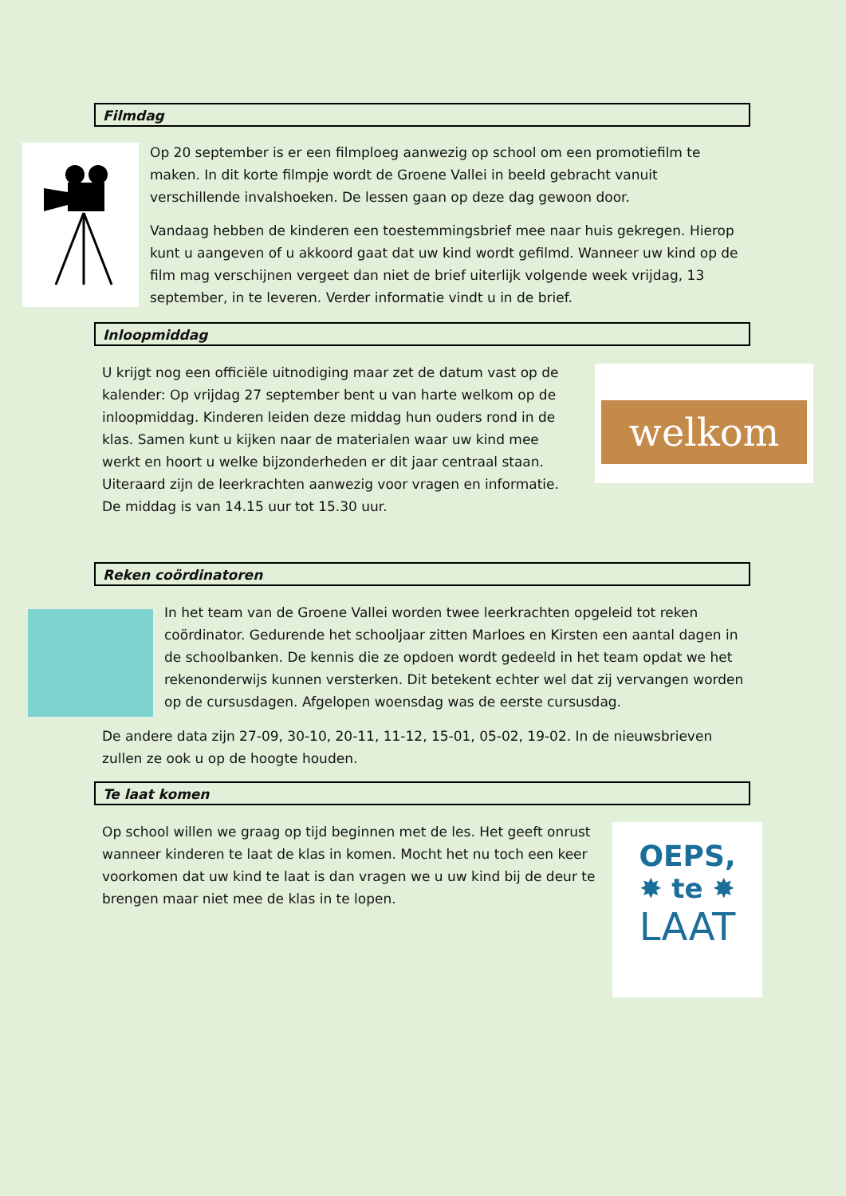Filmdag
Op 20 september is er een filmploeg aanwezig op school om een promotiefilm te maken. In dit korte filmpje wordt de Groene Vallei in beeld gebracht vanuit verschillende invalshoeken. De lessen gaan op deze dag gewoon door.
Vandaag hebben de kinderen een toestemmingsbrief mee naar huis gekregen. Hierop kunt u aangeven of u akkoord gaat dat uw kind wordt gefilmd. Wanneer uw kind op de film mag verschijnen vergeet dan niet de brief uiterlijk volgende week vrijdag, 13 september, in te leveren. Verder informatie vindt u in de brief.
Inloopmiddag
U krijgt nog een officiële uitnodiging maar zet de datum vast op de kalender: Op vrijdag 27 september bent u van harte welkom op de inloopmiddag. Kinderen leiden deze middag hun ouders rond in de klas. Samen kunt u kijken naar de materialen waar uw kind mee werkt en hoort u welke bijzonderheden er dit jaar centraal staan. Uiteraard zijn de leerkrachten aanwezig voor vragen en informatie. De middag is van 14.15 uur tot 15.30 uur.
welkom
Reken coördinatoren
In het team van de Groene Vallei worden twee leerkrachten opgeleid tot reken coördinator. Gedurende het schooljaar zitten Marloes en Kirsten een aantal dagen in de schoolbanken. De kennis die ze opdoen wordt gedeeld in het team opdat we het rekenonderwijs kunnen versterken. Dit betekent echter wel dat zij vervangen worden op de cursusdagen. Afgelopen woensdag was de eerste cursusdag.
De andere data zijn 27-09, 30-10, 20-11, 11-12, 15-01, 05-02, 19-02. In de nieuwsbrieven zullen ze ook u op de hoogte houden.
Te laat komen
Op school willen we graag op tijd beginnen met de les. Het geeft onrust wanneer kinderen te laat de klas in komen. Mocht het nu toch een keer voorkomen dat uw kind te laat is dan vragen we u uw kind bij de deur te brengen maar niet mee de klas in te lopen.
OEPS,
✸ te ✸
LAAT